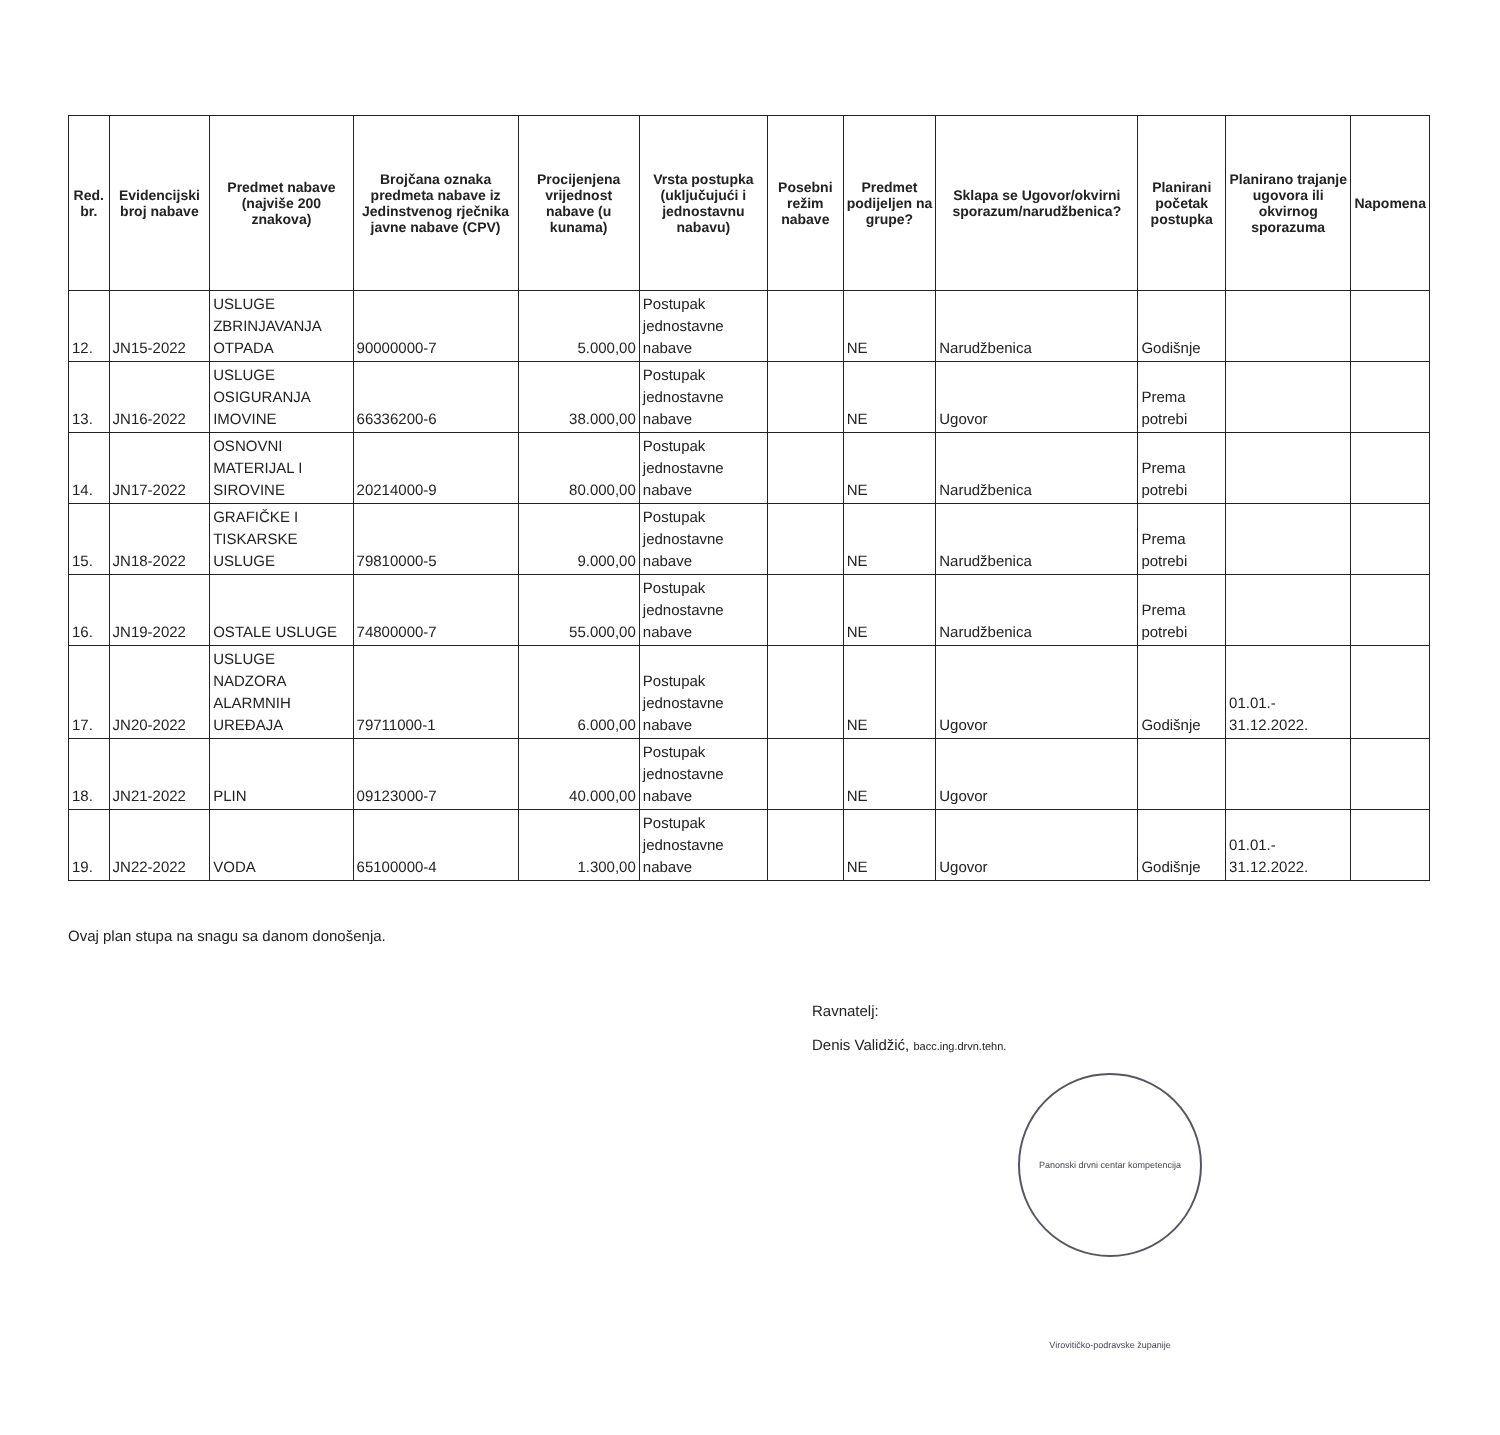| Red. br. | Evidencijski broj nabave | Predmet nabave (najviše 200 znakova) | Brojčana oznaka predmeta nabave iz Jedinstvenog rječnika javne nabave (CPV) | Procijenjena vrijednost nabave (u kunama) | Vrsta postupka (uključujući i jednostavnu nabavu) | Posebni režim nabave | Predmet podijeljen na grupe? | Sklapa se Ugovor/okvirni sporazum/narudžbenica? | Planirani početak postupka | Planirano trajanje ugovora ili okvirnog sporazuma | Napomena |
| --- | --- | --- | --- | --- | --- | --- | --- | --- | --- | --- | --- |
| 12. | JN15-2022 | USLUGE ZBRINJAVANJA OTPADA | 90000000-7 | 5.000,00 | Postupak jednostavne nabave | | NE | Narudžbenica | Godišnje | | |
| 13. | JN16-2022 | USLUGE OSIGURANJA IMOVINE | 66336200-6 | 38.000,00 | Postupak jednostavne nabave | | NE | Ugovor | Prema potrebi | | |
| 14. | JN17-2022 | OSNOVNI MATERIJAL I SIROVINE | 20214000-9 | 80.000,00 | Postupak jednostavne nabave | | NE | Narudžbenica | Prema potrebi | | |
| 15. | JN18-2022 | GRAFIČKE I TISKARSKE USLUGE | 79810000-5 | 9.000,00 | Postupak jednostavne nabave | | NE | Narudžbenica | Prema potrebi | | |
| 16. | JN19-2022 | OSTALE USLUGE | 74800000-7 | 55.000,00 | Postupak jednostavne nabave | | NE | Narudžbenica | Prema potrebi | | |
| 17. | JN20-2022 | USLUGE NADZORA ALARMNIH UREĐAJA | 79711000-1 | 6.000,00 | Postupak jednostavne nabave | | NE | Ugovor | Godišnje | 01.01.- 31.12.2022. | |
| 18. | JN21-2022 | PLIN | 09123000-7 | 40.000,00 | Postupak jednostavne nabave | | NE | Ugovor | | | |
| 19. | JN22-2022 | VODA | 65100000-4 | 1.300,00 | Postupak jednostavne nabave | | NE | Ugovor | Godišnje | 01.01.- 31.12.2022. | |
Ovaj plan stupa na snagu sa danom donošenja.
Ravnatelj:
Denis Validžić, bacc.ing.drvn.tehn.
Panonski drvni centar kompetencija Virovitičko-podravske županije